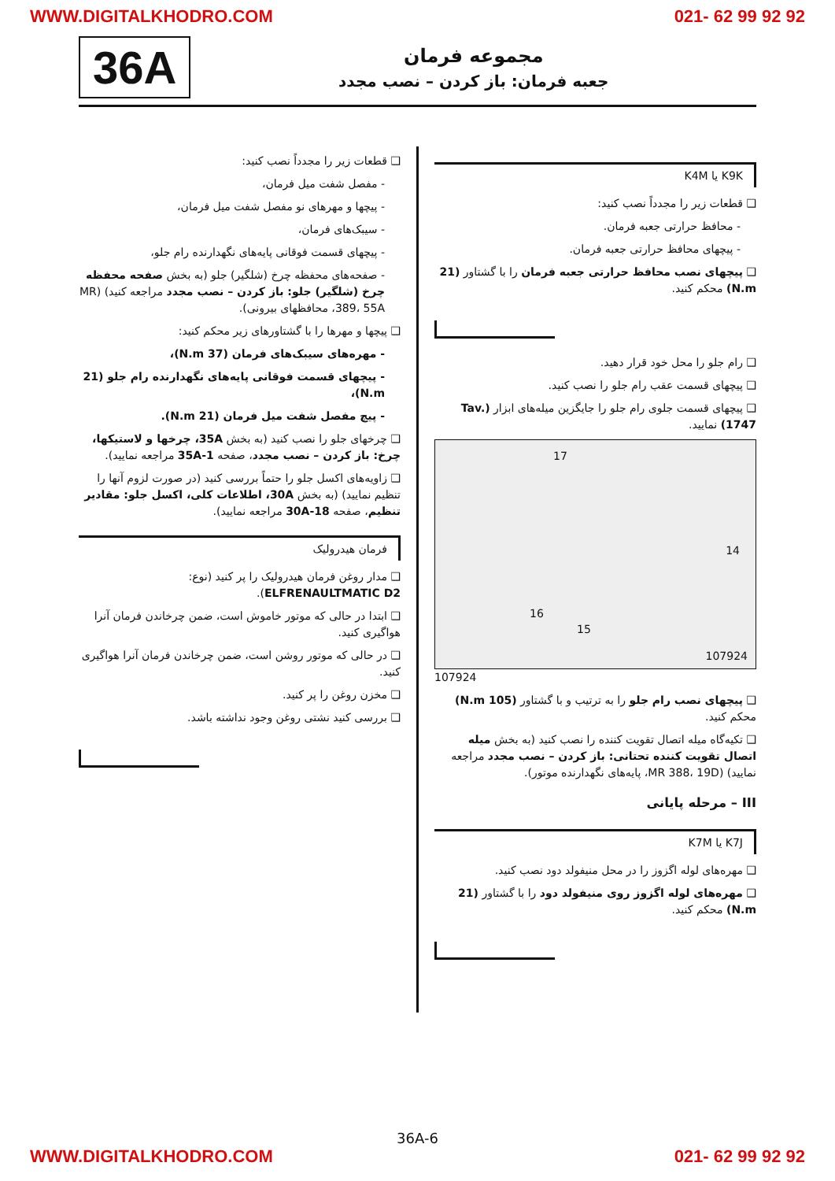WWW.DIGITALKHODRO.COM 021- 62 99 92 92
36A
مجموعه فرمان
جعبه فرمان: باز کردن – نصب مجدد
K9K یا K4M
❑ قطعات زیر را مجدداً نصب کنید:
- محافظ حرارتی جعبه فرمان.
- پیچهای محافظ حرارتی جعبه فرمان.
❑ پیچهای نصب محافظ حرارتی جعبه فرمان را با گشتاور (21 N.m) محکم کنید.
❑ رام جلو را محل خود قرار دهید.
❑ پیچهای قسمت عقب رام جلو را نصب کنید.
❑ پیچهای قسمت جلوی رام جلو را جایگزین میله‌های ابزار (Tav. 1747) نمایید.
107924
17
14
16
15
107924
❑ پیچهای نصب رام جلو را به ترتیب و با گشتاور (105 N.m) محکم کنید.
❑ تکیه‌گاه میله اتصال تقویت کننده را نصب کنید (به بخش میله اتصال تقویت کننده تحتانی: باز کردن – نصب مجدد مراجعه نمایید) (MR 388، 19D، پایه‌های نگهدارنده موتور).
III – مرحله پایانی
K7J یا K7M
❑ مهره‌های لوله اگزوز را در محل منیفولد دود نصب کنید.
❑ مهره‌های لوله اگزوز روی منیفولد دود را با گشتاور (21 N.m) محکم کنید.
❑ قطعات زیر را مجدداً نصب کنید:
- مفصل شفت میل فرمان،
- پیچها و مهرهای نو مفصل شفت میل فرمان،
- سیبک‌های فرمان،
- پیچهای قسمت فوقانی پایه‌های نگهدارنده رام جلو،
- صفحه‌های محفظه چرخ (شلگیر) جلو (به بخش صفحه محفظه چرخ (شلگیر) جلو: باز کردن – نصب مجدد مراجعه کنید) (MR 389، 55A، محافظهای بیرونی).
❑ پیچها و مهرها را با گشتاورهای زیر محکم کنید:
- مهره‌های سیبک‌های فرمان (37 N.m)،
- پیچهای قسمت فوقانی پایه‌های نگهدارنده رام جلو (21 N.m)،
- پیچ مفصل شفت میل فرمان (21 N.m).
❑ چرخهای جلو را نصب کنید (به بخش 35A، چرخها و لاستیکها، چرخ: باز کردن – نصب مجدد، صفحه 35A-1 مراجعه نمایید).
❑ زاویه‌های اکسل جلو را حتماً بررسی کنید (در صورت لزوم آنها را تنظیم نمایید) (به بخش 30A، اطلاعات کلی، اکسل جلو: مقادیر تنظیم، صفحه 30A-18 مراجعه نمایید).
فرمان هیدرولیک
❑ مدار روغن فرمان هیدرولیک را پر کنید (نوع: ELFRENAULTMATIC D2).
❑ ابتدا در حالی که موتور خاموش است، ضمن چرخاندن فرمان آنرا هواگیری کنید.
❑ در حالی که موتور روشن است، ضمن چرخاندن فرمان آنرا هواگیری کنید.
❑ مخزن روغن را پر کنید.
❑ بررسی کنید نشتی روغن وجود نداشته باشد.
36A-6
WWW.DIGITALKHODRO.COM 021- 62 99 92 92